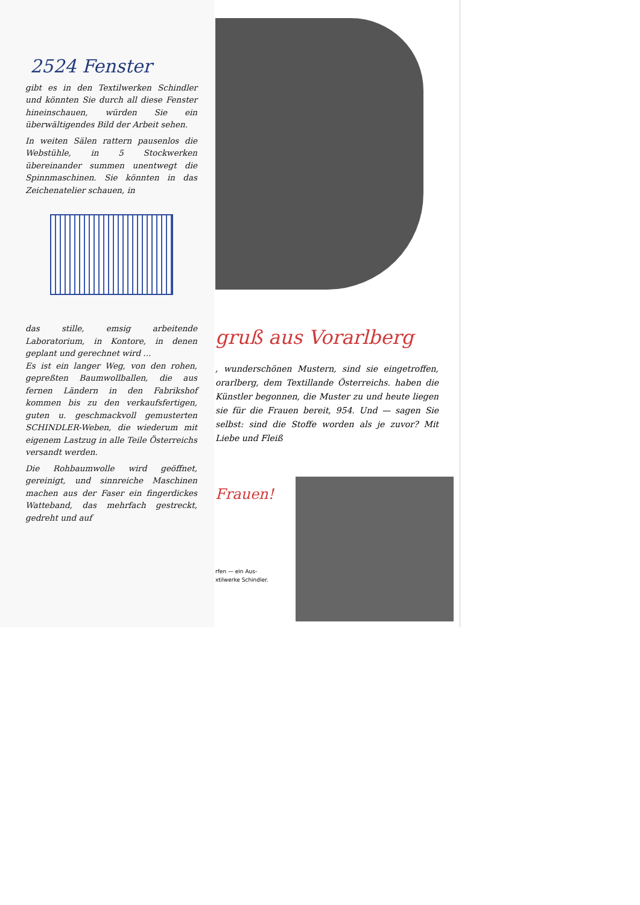2524 Fenster
gibt es in den Textilwerken Schindler und könnten Sie durch all diese Fenster hineinschauen, würden Sie ein überwältigendes Bild der Arbeit sehen.
In weiten Sälen rattern pausenlos die Webstühle, in 5 Stockwerken übereinander summen unentwegt die Spinnmaschinen. Sie könnten in das Zeichenatelier schauen, in
das stille, emsig arbeitende Laboratorium, in Kontore, in denen geplant und gerechnet wird ...
Es ist ein langer Weg, von den rohen, gepreßten Baumwollballen, die aus fernen Ländern in den Fabrikshof kommen bis zu den verkaufsfertigen, guten u. geschmackvoll gemusterten SCHINDLER-Weben, die wiederum mit eigenem Lastzug in alle Teile Österreichs versandt werden.
Die Rohbaumwolle wird geöffnet, gereinigt, und sinnreiche Maschinen machen aus der Faser ein fingerdickes Watteband, das mehrfach gestreckt, gedreht und auf
gruß aus Vorarlberg
, wunderschönen Mustern, sind sie eingetroffen, orarlberg, dem Textillande Österreichs. haben die Künstler begonnen, die Muster zu und heute liegen sie für die Frauen bereit, 954. Und — sagen Sie selbst: sind die Stoffe worden als je zuvor? Mit Liebe und Fleiß
Frauen!
rfen — ein Aus-
xtilwerke Schindler.